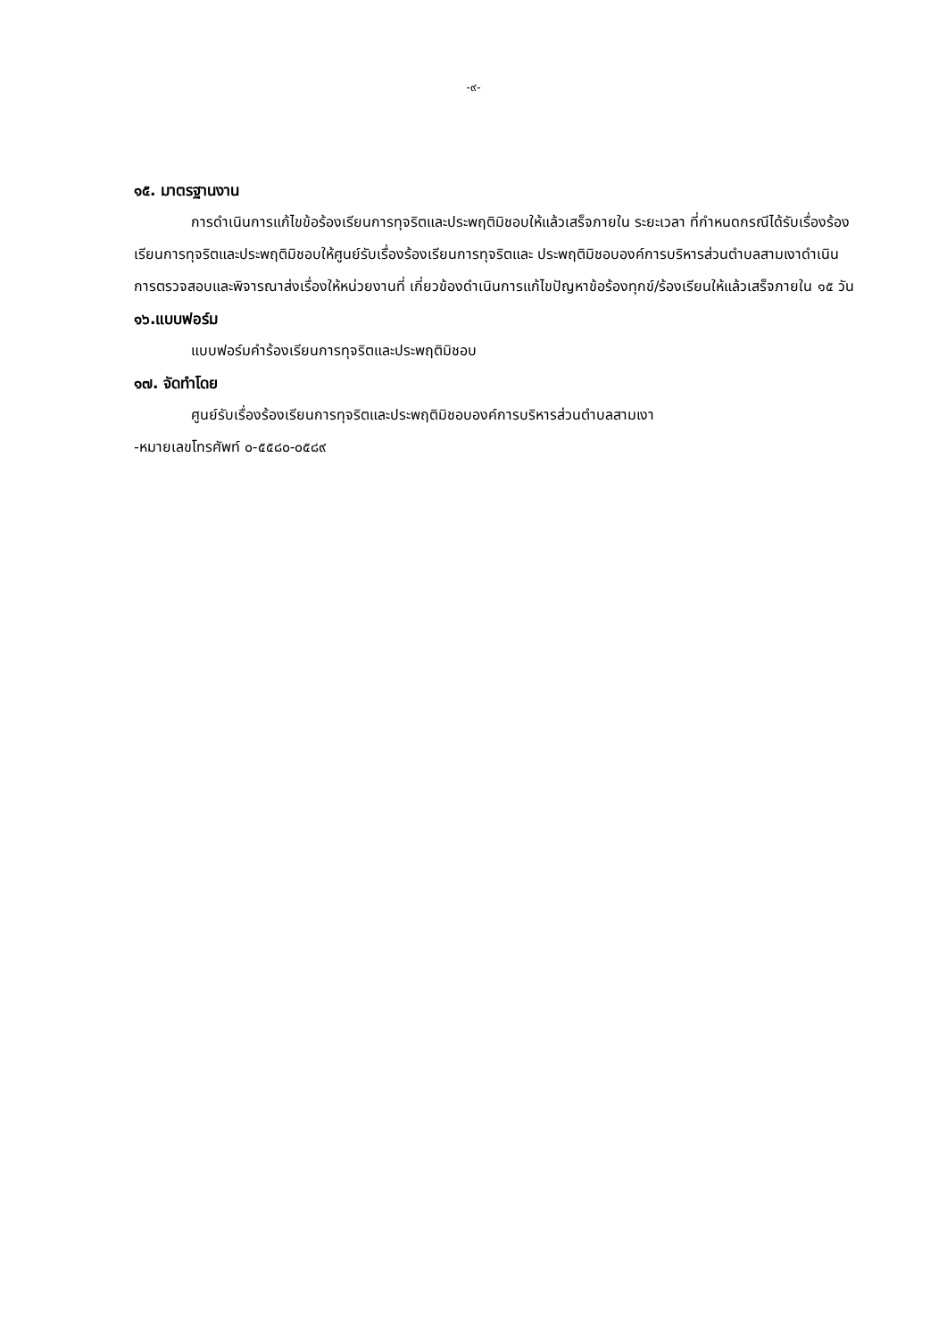-๙-
๑๕. มาตรฐานงาน
การดำเนินการแก้ไขข้อร้องเรียนการทุจริตและประพฤติมิชอบให้แล้วเสร็จภายใน ระยะเวลา ที่กำหนดกรณีได้รับเรื่องร้องเรียนการทุจริตและประพฤติมิชอบให้ศูนย์รับเรื่องร้องเรียนการทุจริตและ ประพฤติมิชอบองค์การบริหารส่วนตำบลสามเงาดำเนินการตรวจสอบและพิจารณาส่งเรื่องให้หน่วยงานที่ เกี่ยวข้องดำเนินการแก้ไขปัญหาข้อร้องทุกข์/ร้องเรียนให้แล้วเสร็จภายใน ๑๕ วัน
๑๖.แบบฟอร์ม
แบบฟอร์มคำร้องเรียนการทุจริตและประพฤติมิชอบ
๑๗. จัดทำโดย
ศูนย์รับเรื่องร้องเรียนการทุจริตและประพฤติมิชอบองค์การบริหารส่วนตำบลสามเงา
-หมายเลขโทรศัพท์ ๐-๕๕๘๐-๐๕๘๙